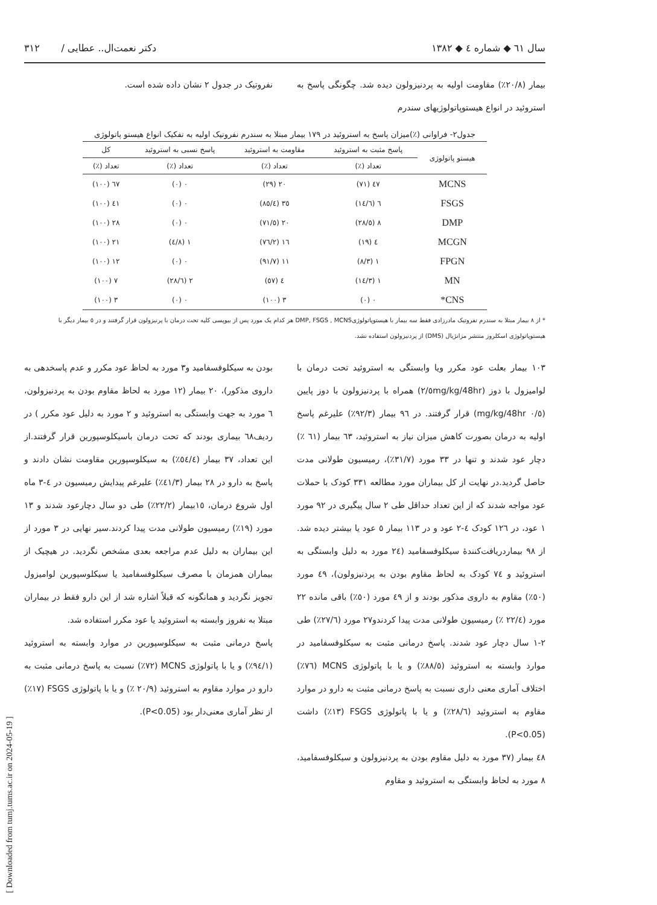سال ٦١ ◆ شماره ٤ ◆ ١٣٨٢ دکتر نعمت‌ال.. عطایی / ٣١٢
بیمار (٢٠/٨٪) مقاومت اولیه به پردنیزولون دیده شد. چگونگی پاسخ به استروئید در انواع هیستوپاتولوژیهای سندرم
نفروتیک در جدول ٢ نشان داده شده است.
جدول٢- فراوانی (٪)میزان پاسخ به استروئید در ١٧٩ بیمار مبتلا به سندرم نفروتیک اولیه به تفکیک انواع هیستو پاتولوژی
| هیستو پاتولوژی | پاسخ مثبت به استروئید | مقاومت به استروئید | پاسخ نسبی به استروئید | کل |
| --- | --- | --- | --- | --- |
| | تعداد (٪) | تعداد (٪) | تعداد (٪) | تعداد (٪) |
| MCNS | ٤٧ (٧١) | ٢٠ (٢٩) | ٠ (٠) | ٦٧ (١٠٠) |
| FSGS | ٦ (١٤/٦) | ٣٥ (٨٥/٤) | ٠ (٠) | ٤١ (١٠٠) |
| DMP | ٨ (٢٨/٥) | ٢٠ (٧١/٥) | ٠ (٠) | ٢٨ (١٠٠) |
| MCGN | ٤ (١٩) | ١٦ (٧٦/٢) | ١ (٤/٨) | ٢١ (١٠٠) |
| FPGN | ١ (٨/٣) | ١١ (٩١/٧) | ٠ (٠) | ١٢ (١٠٠) |
| MN | ١ (١٤/٣) | ٤ (٥٧) | ٢ (٢٨/٦) | ٧ (١٠٠) |
| CNS* | ٠ (٠) | ٣ (١٠٠) | ٠ (٠) | ٣ (١٠٠) |
* از ٨ بیمار مبتلا به سندرم نفروتیک مادرزادی فقط سه بیمار با هیستوپاتولوژیDMP, FSGS , MCNS هر کدام یک مورد پس از بیوپسی کلیه تحت درمان با پرنیزولون قرار گرفتند و در ٥ بیمار دیگر با هیستوپاتولوژی اسکلروز منتشر مزانژیال (DMS) از پردنیزولون استفاده نشد.
١٠٣ بیمار بعلت عود مکرر ویا وابستگی به استروئید تحت درمان با لوامیزول با دوز (٢/٥mg/kg/48hr) همراه با پردنیزولون با دوز پایین (٠/٥ mg/kg/48hr) قرار گرفتند. در ٩٦ بیمار (٩٢/٣٪) علیرغم پاسخ اولیه به درمان بصورت کاهش میزان نیاز به استروئید، ٦٣ بیمار (٦١ ٪) دچار عود شدند و تنها در ٣٣ مورد (٣١/٧٪)، رمیسیون طولانی مدت حاصل گردید.در نهایت از کل بیماران مورد مطالعه ٣٣١ کودک با حملات عود مواجه شدند که از این تعداد حداقل طی ٢ سال پیگیری در ٩٢ مورد ١ عود، در ١٢٦ کودک ٤-٢ عود و در ١١٣ بیمار ٥ عود یا بیشتر دیده شد. از ٩٨ بیماردریافت‌کنندهٔ سیکلوفسفامید (٢٤ مورد به دلیل وابستگی به استروئید و ٧٤ کودک به لحاظ مقاوم بودن به پردنیزولون)، ٤٩ مورد (٥٠٪) مقاوم به داروی مذکور بودند و از ٤٩ مورد (٥٠٪) باقی مانده ٢٢ مورد (٢٢/٤ ٪) رمیسیون طولانی مدت پیدا کردندو٢٧ مورد (٢٧/٦٪) طی ٢-١ سال دچار عود شدند. پاسخ درمانی مثبت به سیکلوفسفامید در موارد وابسته به استروئید (٨٨/٥٪) و یا با پاتولوژی MCNS (٧٦٪) اختلاف آماری معنی داری نسبت به پاسخ درمانی مثبت به دارو در موارد مقاوم به استروئید (٢٨/٦٪) و یا با پاتولوژی FSGS (١٣٪) داشت (P<0.05).
٤٨ بیمار (٣٧ مورد به دلیل مقاوم بودن به پردنیزولون و سیکلوفسفامید، ٨ مورد به لحاظ وابستگی به استروئید و مقاوم
بودن به سیکلوفسفامید و٣ مورد به لحاظ عود مکرر و عدم پاسخدهی به داروی مذکور)، ٢٠ بیمار (١٢ مورد به لحاظ مقاوم بودن به پردنیزولون، ٦ مورد به جهت وابستگی به استروئید و ٢ مورد به دلیل عود مکرر ) در ردیف٦٨ بیماری بودند که تحت درمان باسیکلوسپورین قرار گرفتند.از این تعداد، ٣٧ بیمار (٥٤/٤٪) به سیکلوسپورین مقاومت نشان دادند و پاسخ به دارو در ٢٨ بیمار (٤١/٣٪) علیرغم پیدایش رمیسیون در ٤-٣ ماه اول شروع درمان، ١٥بیمار (٢٢/٢٪) طی دو سال دچارعود شدند و ١٣ مورد (١٩٪) رمیسیون طولانی مدت پیدا کردند.سیر نهایی در ٣ مورد از این بیماران به دلیل عدم مراجعه بعدی مشخص نگردید. در هیچیک از بیماران همزمان با مصرف سیکلوفسفامید یا سیکلوسپورین لوامیزول تجویز نگردید و همانگونه که قبلاً اشاره شد از این دارو فقط در بیماران مبتلا به نفروز وابسته به استروئید یا عود مکرر استفاده شد.
پاسخ درمانی مثبت به سیکلوسپورین در موارد وابسته به استروئید (٩٤/١٪) و یا با پاتولوژی MCNS (٧٢٪) نسبت به پاسخ درمانی مثبت به دارو در موارد مقاوم به استروئید (٢٠/٩ ٪) و یا با پاتولوژی FSGS (١٧٪) از نظر آماری معنی‌دار بود (P<0.05).
[ Downloaded from tumj.tums.ac.ir on 2024-05-19 ]